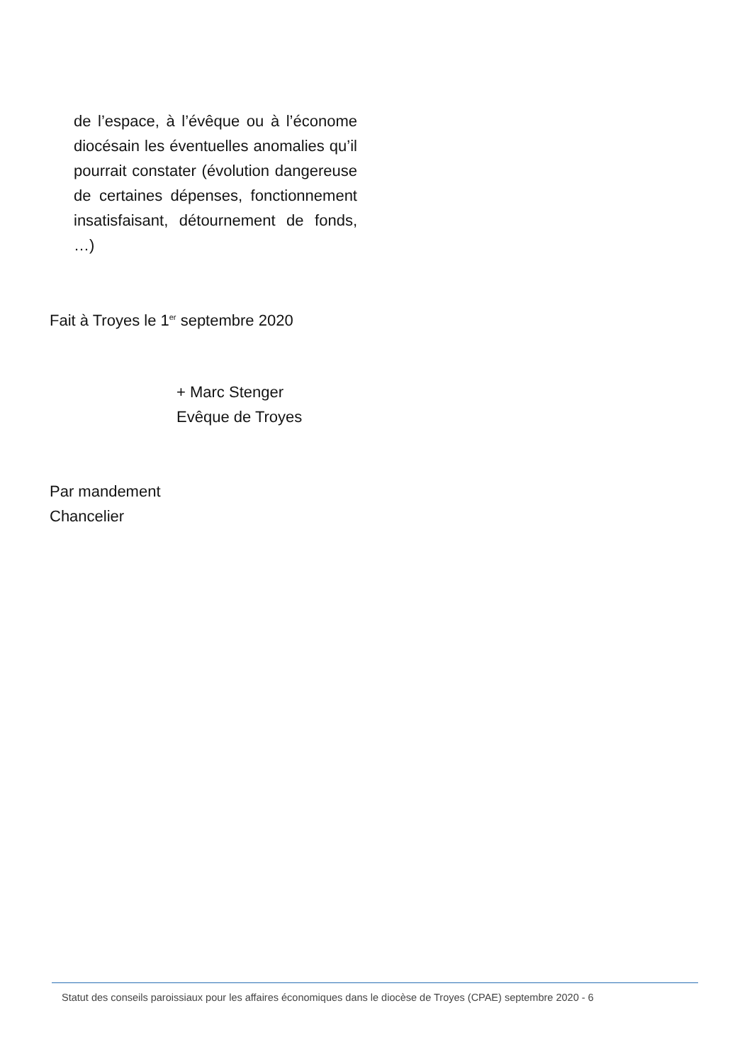de l’espace, à l’évêque ou à l’économe diocésain les éventuelles anomalies qu’il pourrait constater (évolution dangereuse de certaines dépenses, fonctionnement insatisfaisant, détournement de fonds, …)
Fait à Troyes le 1<sup>er</sup> septembre 2020
+ Marc Stenger
Evêque de Troyes
Par mandement
Chancelier
Statut des conseils paroissiaux pour les affaires économiques dans le diocèse de Troyes (CPAE) septembre 2020 - 6